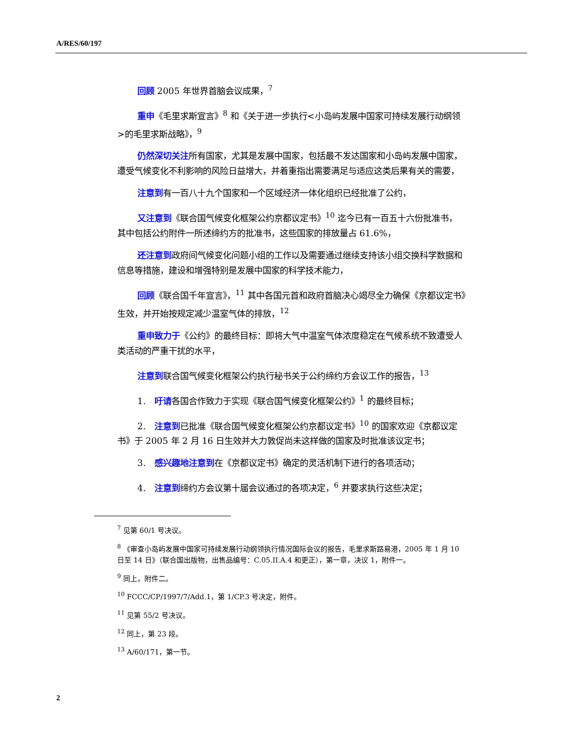A/RES/60/197
回顾 2005 年世界首脑会议成果，<sup>7</sup>
重申《毛里求斯宣言》<sup>8</sup> 和《关于进一步执行<小岛屿发展中国家可持续发展行动纲领>的毛里求斯战略》，<sup>9</sup>
仍然深切关注所有国家，尤其是发展中国家，包括最不发达国家和小岛屿发展中国家，遭受气候变化不利影响的风险日益增大，并着重指出需要满足与适应这类后果有关的需要，
注意到有一百八十九个国家和一个区域经济一体化组织已经批准了公约，
又注意到《联合国气候变化框架公约京都议定书》<sup>10</sup> 迄今已有一百五十六份批准书，其中包括公约附件一所述缔约方的批准书，这些国家的排放量占 61.6%，
还注意到政府间气候变化问题小组的工作以及需要通过继续支持该小组交换科学数据和信息等措施，建设和增强特别是发展中国家的科学技术能力，
回顾《联合国千年宣言》，<sup>11</sup> 其中各国元首和政府首脑决心竭尽全力确保《京都议定书》生效，并开始按规定减少温室气体的排放，<sup>12</sup>
重申致力于《公约》的最终目标：即将大气中温室气体浓度稳定在气候系统不致遭受人类活动的严重干扰的水平，
注意到联合国气候变化框架公约执行秘书关于公约缔约方会议工作的报告，<sup>13</sup>
1.　吁请各国合作致力于实现《联合国气候变化框架公约》<sup>1</sup> 的最终目标；
2.　注意到已批准《联合国气候变化框架公约京都议定书》<sup>10</sup> 的国家欢迎《京都议定书》于 2005 年 2 月 16 日生效并大力敦促尚未这样做的国家及时批准该议定书；
3.　感兴趣地注意到在《京都议定书》确定的灵活机制下进行的各项活动；
4.　注意到缔约方会议第十届会议通过的各项决定，<sup>6</sup> 并要求执行这些决定；
<sup>7</sup> 见第 60/1 号决议。
<sup>8</sup> 《审查小岛屿发展中国家可持续发展行动纲领执行情况国际会议的报告，毛里求斯路易港，2005 年 1 月 10 日至 14 日》（联合国出版物，出售品编号：C.05.II.A.4 和更正），第一章，决议 1，附件一。
<sup>9</sup> 同上，附件二。
<sup>10</sup> FCCC/CP/1997/7/Add.1，第 1/CP.3 号决定，附件。
<sup>11</sup> 见第 55/2 号决议。
<sup>12</sup> 同上，第 23 段。
<sup>13</sup> A/60/171，第一节。
2